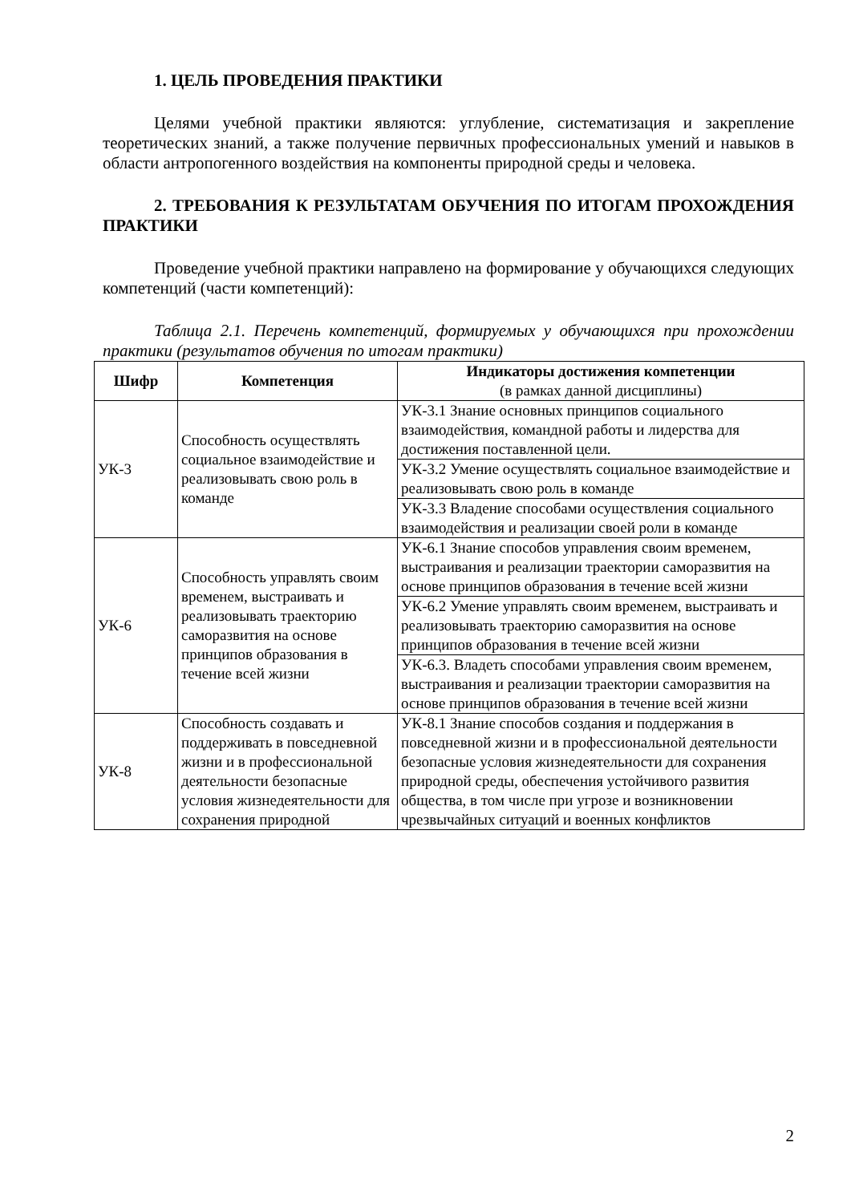1. ЦЕЛЬ ПРОВЕДЕНИЯ ПРАКТИКИ
Целями учебной практики являются: углубление, систематизация и закрепление теоретических знаний, а также получение первичных профессиональных умений и навыков в области антропогенного воздействия на компоненты природной среды и человека.
2. ТРЕБОВАНИЯ К РЕЗУЛЬТАТАМ ОБУЧЕНИЯ ПО ИТОГАМ ПРОХОЖДЕНИЯ ПРАКТИКИ
Проведение учебной практики направлено на формирование у обучающихся следующих компетенций (части компетенций):
Таблица 2.1. Перечень компетенций, формируемых у обучающихся при прохождении практики (результатов обучения по итогам практики)
| Шифр | Компетенция | Индикаторы достижения компетенции (в рамках данной дисциплины) |
| --- | --- | --- |
| УК-3 | Способность осуществлять социальное взаимодействие и реализовывать свою роль в команде | УК-3.1 Знание основных принципов социального взаимодействия, командной работы и лидерства для достижения поставленной цели. |
| | | УК-3.2 Умение осуществлять социальное взаимодействие и реализовывать свою роль в команде |
| | | УК-3.3 Владение способами осуществления социального взаимодействия и реализации своей роли в команде |
| УК-6 | Способность управлять своим временем, выстраивать и реализовывать траекторию саморазвития на основе принципов образования в течение всей жизни | УК-6.1 Знание способов управления своим временем, выстраивания и реализации траектории саморазвития на основе принципов образования в течение всей жизни |
| | | УК-6.2 Умение управлять своим временем, выстраивать и реализовывать траекторию саморазвития на основе принципов образования в течение всей жизни |
| | | УК-6.3. Владеть способами управления своим временем, выстраивания и реализации траектории саморазвития на основе принципов образования в течение всей жизни |
| УК-8 | Способность создавать и поддерживать в повседневной жизни и в профессиональной деятельности безопасные условия жизнедеятельности для сохранения природной | УК-8.1 Знание способов создания и поддержания в повседневной жизни и в профессиональной деятельности безопасные условия жизнедеятельности для сохранения природной среды, обеспечения устойчивого развития общества, в том числе при угрозе и возникновении чрезвычайных ситуаций и военных конфликтов |
2